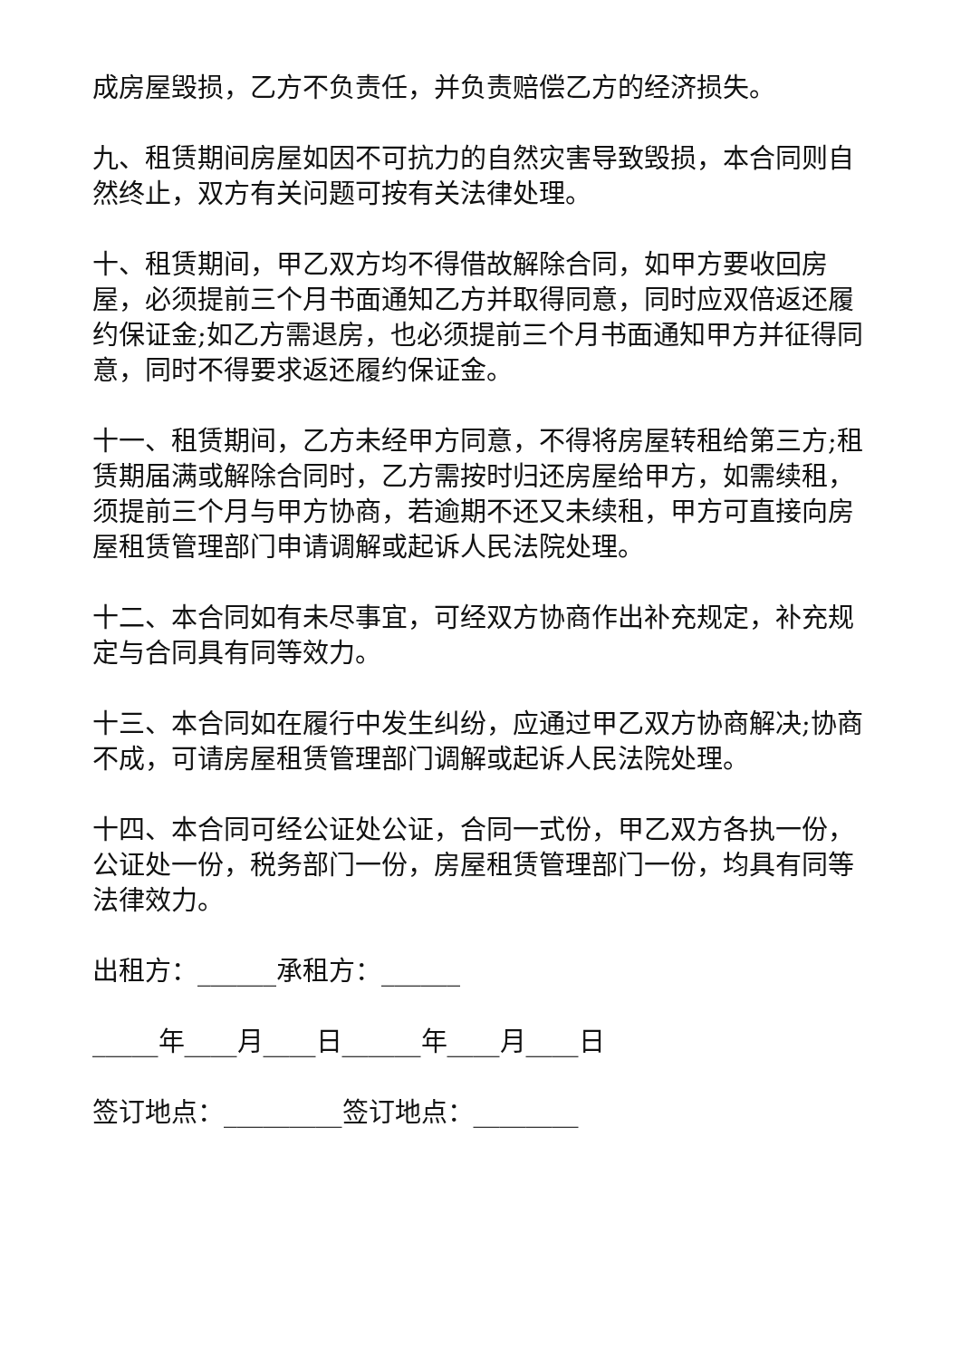成房屋毁损，乙方不负责任，并负责赔偿乙方的经济损失。
九、租赁期间房屋如因不可抗力的自然灾害导致毁损，本合同则自然终止，双方有关问题可按有关法律处理。
十、租赁期间，甲乙双方均不得借故解除合同，如甲方要收回房屋，必须提前三个月书面通知乙方并取得同意，同时应双倍返还履约保证金;如乙方需退房，也必须提前三个月书面通知甲方并征得同意，同时不得要求返还履约保证金。
十一、租赁期间，乙方未经甲方同意，不得将房屋转租给第三方;租赁期届满或解除合同时，乙方需按时归还房屋给甲方，如需续租，须提前三个月与甲方协商，若逾期不还又未续租，甲方可直接向房屋租赁管理部门申请调解或起诉人民法院处理。
十二、本合同如有未尽事宜，可经双方协商作出补充规定，补充规定与合同具有同等效力。
十三、本合同如在履行中发生纠纷，应通过甲乙双方协商解决;协商不成，可请房屋租赁管理部门调解或起诉人民法院处理。
十四、本合同可经公证处公证，合同一式份，甲乙双方各执一份，公证处一份，税务部门一份，房屋租赁管理部门一份，均具有同等法律效力。
出租方：______承租方：______
_____年____月____日______年____月____日
签订地点：_________签订地点：________